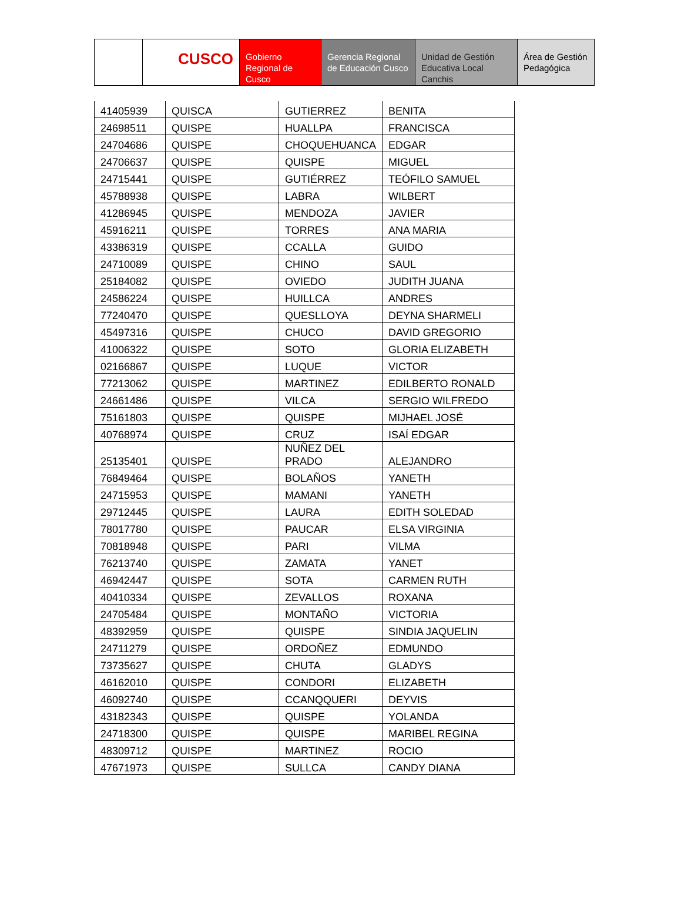CUSCO
Gobierno Regional de Cusco
Gerencia Regional de Educación Cusco
Unidad de Gestión Educativa Local Canchis
Área de Gestión Pedagógica
| 41405939 | QUISCA | GUTIERREZ | BENITA |
| 24698511 | QUISPE | HUALLPA | FRANCISCA |
| 24704686 | QUISPE | CHOQUEHUANCA | EDGAR |
| 24706637 | QUISPE | QUISPE | MIGUEL |
| 24715441 | QUISPE | GUTIÉRREZ | TEÓFILO SAMUEL |
| 45788938 | QUISPE | LABRA | WILBERT |
| 41286945 | QUISPE | MENDOZA | JAVIER |
| 45916211 | QUISPE | TORRES | ANA MARIA |
| 43386319 | QUISPE | CCALLA | GUIDO |
| 24710089 | QUISPE | CHINO | SAUL |
| 25184082 | QUISPE | OVIEDO | JUDITH JUANA |
| 24586224 | QUISPE | HUILLCA | ANDRES |
| 77240470 | QUISPE | QUESLLOYA | DEYNA SHARMELI |
| 45497316 | QUISPE | CHUCO | DAVID GREGORIO |
| 41006322 | QUISPE | SOTO | GLORIA ELIZABETH |
| 02166867 | QUISPE | LUQUE | VICTOR |
| 77213062 | QUISPE | MARTINEZ | EDILBERTO RONALD |
| 24661486 | QUISPE | VILCA | SERGIO WILFREDO |
| 75161803 | QUISPE | QUISPE | MIJHAEL JOSÉ |
| 40768974 | QUISPE | CRUZ | ISAÍ EDGAR |
| 25135401 | QUISPE | NUÑEZ DEL PRADO | ALEJANDRO |
| 76849464 | QUISPE | BOLAÑOS | YANETH |
| 24715953 | QUISPE | MAMANI | YANETH |
| 29712445 | QUISPE | LAURA | EDITH SOLEDAD |
| 78017780 | QUISPE | PAUCAR | ELSA VIRGINIA |
| 70818948 | QUISPE | PARI | VILMA |
| 76213740 | QUISPE | ZAMATA | YANET |
| 46942447 | QUISPE | SOTA | CARMEN RUTH |
| 40410334 | QUISPE | ZEVALLOS | ROXANA |
| 24705484 | QUISPE | MONTAÑO | VICTORIA |
| 48392959 | QUISPE | QUISPE | SINDIA JAQUELIN |
| 24711279 | QUISPE | ORDOÑEZ | EDMUNDO |
| 73735627 | QUISPE | CHUTA | GLADYS |
| 46162010 | QUISPE | CONDORI | ELIZABETH |
| 46092740 | QUISPE | CCANQQUERI | DEYVIS |
| 43182343 | QUISPE | QUISPE | YOLANDA |
| 24718300 | QUISPE | QUISPE | MARIBEL REGINA |
| 48309712 | QUISPE | MARTINEZ | ROCIO |
| 47671973 | QUISPE | SULLCA | CANDY DIANA |